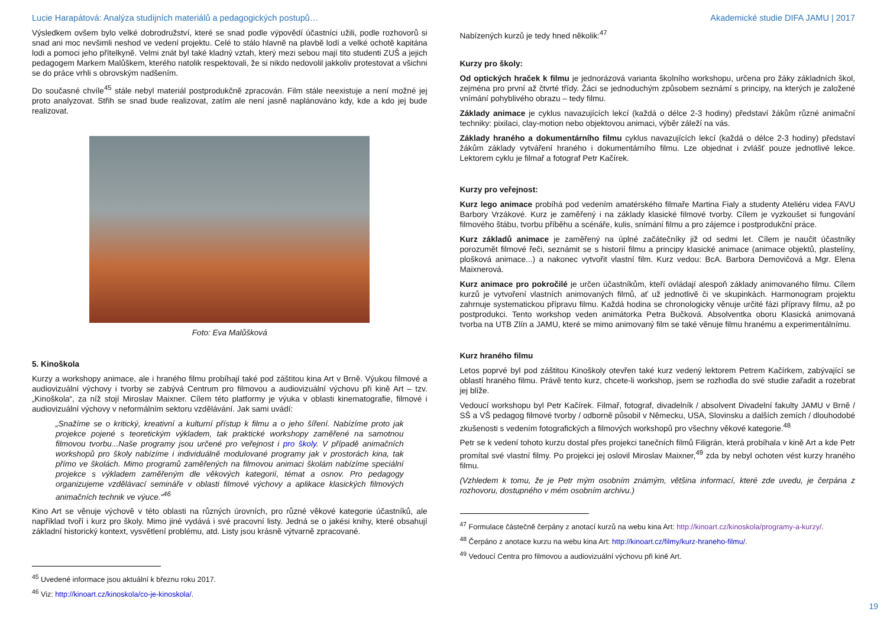Lucie Harapátová: Analýza studijních materiálů a pedagogických postupů… Akademické studie DIFA JAMU | 2017
Výsledkem ovšem bylo velké dobrodružství, které se snad podle výpovědí účastníci užili, podle rozhovorů si snad ani moc nevšimli neshod ve vedení projektu. Celé to stálo hlavně na plavbě lodí a velké ochotě kapitána lodi a pomoci jeho přítelkyně. Velmi znát byl také kladný vztah, který mezi sebou mají tito studenti ZUŠ a jejich pedagogem Markem Malůškem, kterého natolik respektovali, že si nikdo nedovolil jakkoliv protestovat a všichni se do práce vrhli s obrovským nadšením.
Do současné chvíle<sup>45</sup> stále nebyl materiál postprodukčně zpracován. Film stále neexistuje a není možné jej proto analyzovat. Střih se snad bude realizovat, zatím ale není jasně naplánováno kdy, kde a kdo jej bude realizovat.
Foto: Eva Malůšková
5. Kinoškola
Kurzy a workshopy animace, ale i hraného filmu probíhají také pod záštitou kina Art v Brně. Výukou filmové a audiovizuální výchovy i tvorby se zabývá Centrum pro filmovou a audiovizuální výchovu při kině Art – tzv. „Kinoškola“, za níž stojí Miroslav Maixner. Cílem této platformy je výuka v oblasti kinematografie, filmové i audiovizuální výchovy v neformálním sektoru vzdělávání. Jak sami uvádí:
„Snažíme se o kritický, kreativní a kulturní přístup k filmu a o jeho šíření. Nabízíme proto jak projekce pojené s teoretickým výkladem, tak praktické workshopy zaměřené na samotnou filmovou tvorbu...Naše programy jsou určené pro veřejnost i pro školy. V případě animačních workshopů pro školy nabízíme i individuálně modulované programy jak v prostorách kina, tak přímo ve školách. Mimo programů zaměřených na filmovou animaci školám nabízíme speciální projekce s výkladem zaměřeným dle věkových kategorií, témat a osnov. Pro pedagogy organizujeme vzdělávací semináře v oblasti filmové výchovy a aplikace klasických filmových animačních technik ve výuce.“<sup>46</sup>
Kino Art se věnuje výchově v této oblasti na různých úrovních, pro různé věkové kategorie účastníků, ale například tvoří i kurz pro školy. Mimo jiné vydává i své pracovní listy. Jedná se o jakési knihy, které obsahují základní historický kontext, vysvětlení problému, atd. Listy jsou krásně výtvarně zpracované.
<sup>45</sup> Uvedené informace jsou aktuální k březnu roku 2017.
<sup>46</sup> Viz: http://kinoart.cz/kinoskola/co-je-kinoskola/.
Nabízených kurzů je tedy hned několik:<sup>47</sup>
Kurzy pro školy:
Od optických hraček k filmu je jednorázová varianta školního workshopu, určena pro žáky základních škol, zejména pro první až čtvrté třídy. Žáci se jednoduchým způsobem seznámí s principy, na kterých je založené vnímání pohyblivého obrazu – tedy filmu.
Základy animace je cyklus navazujících lekcí (každá o délce 2-3 hodiny) představí žákům různé animační techniky: pixilaci, clay-motion nebo objektovou animaci, výběr záleží na vás.
Základy hraného a dokumentárního filmu cyklus navazujících lekcí (každá o délce 2-3 hodiny) představí žákům základy vytváření hraného i dokumentárního filmu. Lze objednat i zvlášť pouze jednotlivé lekce. Lektorem cyklu je filmař a fotograf Petr Kačírek.
Kurzy pro veřejnost:
Kurz lego animace probíhá pod vedením amatérského filmaře Martina Fialy a studenty Ateliéru videa FAVU Barbory Vrzákové. Kurz je zaměřený i na základy klasické filmové tvorby. Cílem je vyzkoušet si fungování filmového štábu, tvorbu příběhu a scénáře, kulis, snímání filmu a pro zájemce i postprodukční práce.
Kurz základů animace je zaměřený na úplné začátečníky již od sedmi let. Cílem je naučit účastníky porozumět filmové řeči, seznámit se s historií filmu a principy klasické animace (animace objektů, plastelíny, plošková animace...) a nakonec vytvořit vlastní film. Kurz vedou: BcA. Barbora Demovičová a Mgr. Elena Maixnerová.
Kurz animace pro pokročilé je určen účastníkům, kteří ovládají alespoň základy animovaného filmu. Cílem kurzů je vytvoření vlastních animovaných filmů, ať už jednotlivě či ve skupinkách. Harmonogram projektu zahrnuje systematickou přípravu filmu. Každá hodina se chronologicky věnuje určité fázi přípravy filmu, až po postprodukci. Tento workshop veden animátorka Petra Bučková. Absolventka oboru Klasická animovaná tvorba na UTB Zlín a JAMU, které se mimo animovaný film se také věnuje filmu hranému a experimentálnímu.
Kurz hraného filmu
Letos poprvé byl pod záštitou Kinoškoly otevřen také kurz vedený lektorem Petrem Kačírkem, zabývající se oblastí hraného filmu. Právě tento kurz, chcete-li workshop, jsem se rozhodla do své studie zařadit a rozebrat jej blíže.
Vedoucí workshopu byl Petr Kačírek. Filmař, fotograf, divadelník / absolvent Divadelní fakulty JAMU v Brně / SŠ a VŠ pedagog filmové tvorby / odborně působil v Německu, USA, Slovinsku a dalších zemích / dlouhodobé zkušenosti s vedením fotografických a filmových workshopů pro všechny věkové kategorie.<sup>48</sup>
Petr se k vedení tohoto kurzu dostal přes projekci tanečních filmů Filigrán, která probíhala v kině Art a kde Petr promítal své vlastní filmy. Po projekci jej oslovil Miroslav Maixner,<sup>49</sup> zda by nebyl ochoten vést kurzy hraného filmu.
(Vzhledem k tomu, že je Petr mým osobním známým, většina informací, které zde uvedu, je čerpána z rozhovoru, dostupného v mém osobním archivu.)
<sup>47</sup> Formulace částečně čerpány z anotací kurzů na webu kina Art: http://kinoart.cz/kinoskola/programy-a-kurzy/.
<sup>48</sup> Čerpáno z anotace kurzu na webu kina Art: http://kinoart.cz/filmy/kurz-hraneho-filmu/.
<sup>49</sup> Vedoucí Centra pro filmovou a audiovizuální výchovu při kině Art.
19